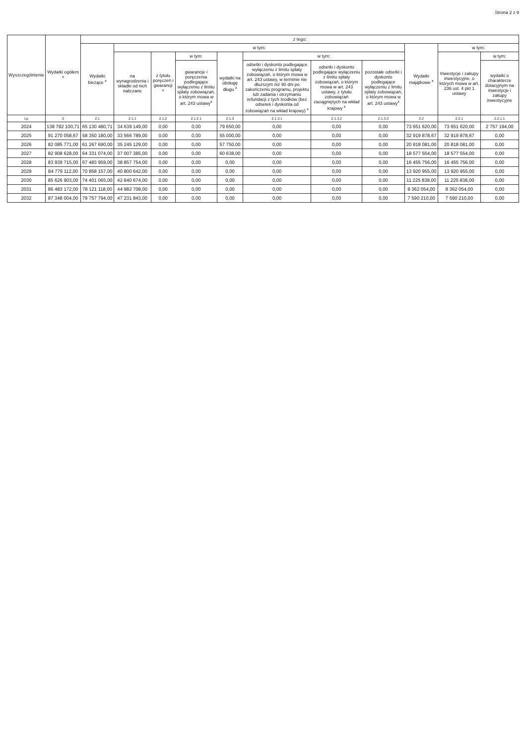Strona 2 z 9
| Wyszczególnienie | Wydatki ogółem <sup>x</sup> | z tego: | | | | | | | | | | |
| --- | --- | --- | --- | --- | --- | --- | --- | --- | --- | --- | --- | --- |
| | | Wydatki bieżące <sup>x</sup> | w tym: | | | | | | | Wydatki majątkowe <sup>x</sup> | w tym: | |
| | | | na wynagrodzenia i składki od nich naliczane | z tytułu poręczeń i gwarancji <sup>x</sup> | w tym: | wydatki na obsługę długu <sup>x</sup> | w tym: | | | | Inwestycje i zakupy inwestycyjne, o których mowa w art. 236 ust. 4 pkt 1 ustawy | w tym: |
| | | | | | gwarancje i poręczenia podlegające wyłączeniu z limitu spłaty zobowiązań, o którym mowa w art. 243 ustawy<sup>x</sup> | | odsetki i dyskonto podlegające wyłączeniu z limitu spłaty zobowiązań, o którym mowa w art. 243 ustawy, w terminie nie dłuższym niż 90 dni po zakończeniu programu, projektu lub zadania i otrzymaniu refundacji z tych środków (bez odsetek i dyskonta od zobowiązań na wkład krajowy) <sup>x</sup> | odsetki i dyskonto podlegające wyłączeniu z limitu spłaty zobowiązań, o którym mowa w art. 243 ustawy, z tytułu zobowiązań zaciągniętych na wkład krajowy <sup>x</sup> | pozostałe odsetki i dyskonto podlegające wyłączeniu z limitu spłaty zobowiązań, o którym mowa w art. 243 ustawy<sup>x</sup> | | | wydatki o charakterze dotacyjnym na inwestycje i zakupy inwestycyjne |
| Lp | 2 | 2.1 | 2.1.1 | 2.1.2 | 2.1.2.1 | 2.1.3 | 2.1.3.1 | 2.1.3.2 | 2.1.3.3 | 2.2 | 2.2.1 | 2.2.1.1 |
| 2024 | 138 782 100,71 | 65 130 480,71 | 34 639 149,00 | 0,00 | 0,00 | 79 650,00 | 0,00 | 0,00 | 0,00 | 73 651 620,00 | 73 651 620,00 | 2 757 194,00 |
| 2025 | 91 270 058,67 | 58 350 180,00 | 33 566 789,00 | 0,00 | 0,00 | 55 000,00 | 0,00 | 0,00 | 0,00 | 32 919 878,67 | 32 919 878,67 | 0,00 |
| 2026 | 82 085 771,00 | 61 267 690,00 | 35 245 129,00 | 0,00 | 0,00 | 57 750,00 | 0,00 | 0,00 | 0,00 | 20 818 081,00 | 20 818 081,00 | 0,00 |
| 2027 | 82 908 628,00 | 64 331 074,00 | 37 007 385,00 | 0,00 | 0,00 | 60 638,00 | 0,00 | 0,00 | 0,00 | 18 577 554,00 | 18 577 554,00 | 0,00 |
| 2028 | 83 939 715,00 | 67 483 959,00 | 38 857 754,00 | 0,00 | 0,00 | 0,00 | 0,00 | 0,00 | 0,00 | 16 455 756,00 | 16 455 756,00 | 0,00 |
| 2029 | 84 779 112,00 | 70 858 157,00 | 40 800 642,00 | 0,00 | 0,00 | 0,00 | 0,00 | 0,00 | 0,00 | 13 920 955,00 | 13 920 955,00 | 0,00 |
| 2030 | 85 626 903,00 | 74 401 065,00 | 42 840 674,00 | 0,00 | 0,00 | 0,00 | 0,00 | 0,00 | 0,00 | 11 225 838,00 | 11 225 838,00 | 0,00 |
| 2031 | 86 483 172,00 | 78 121 118,00 | 44 982 708,00 | 0,00 | 0,00 | 0,00 | 0,00 | 0,00 | 0,00 | 8 362 054,00 | 8 362 054,00 | 0,00 |
| 2032 | 87 348 004,00 | 79 757 794,00 | 47 231 843,00 | 0,00 | 0,00 | 0,00 | 0,00 | 0,00 | 0,00 | 7 590 210,00 | 7 590 210,00 | 0,00 |